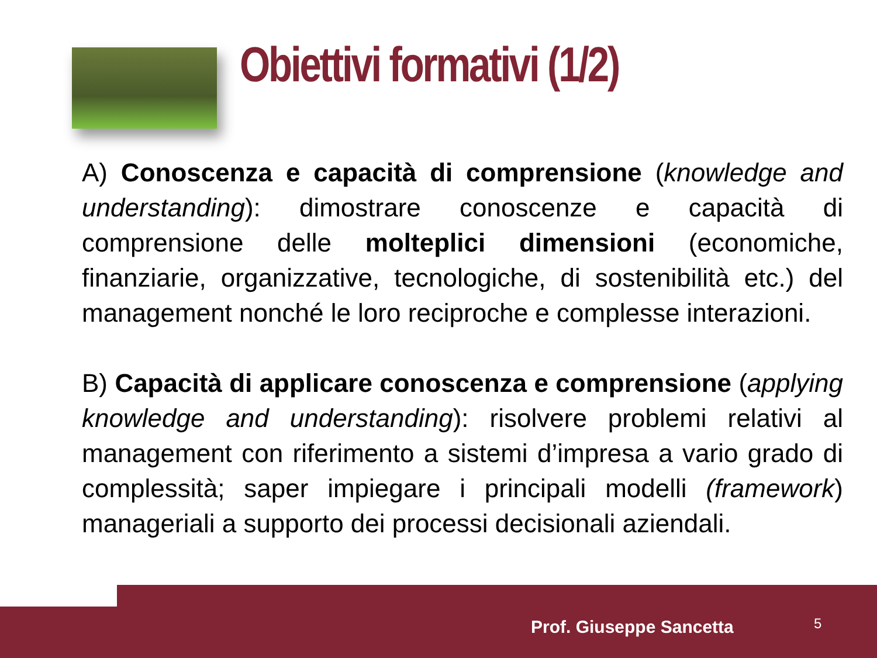Obiettivi formativi (1/2)
A) Conoscenza e capacità di comprensione (knowledge and understanding): dimostrare conoscenze e capacità di comprensione delle molteplici dimensioni (economiche, finanziarie, organizzative, tecnologiche, di sostenibilità etc.) del management nonché le loro reciproche e complesse interazioni.
B) Capacità di applicare conoscenza e comprensione (applying knowledge and understanding): risolvere problemi relativi al management con riferimento a sistemi d’impresa a vario grado di complessità; saper impiegare i principali modelli (framework) manageriali a supporto dei processi decisionali aziendali.
Prof. Giuseppe Sancetta 5